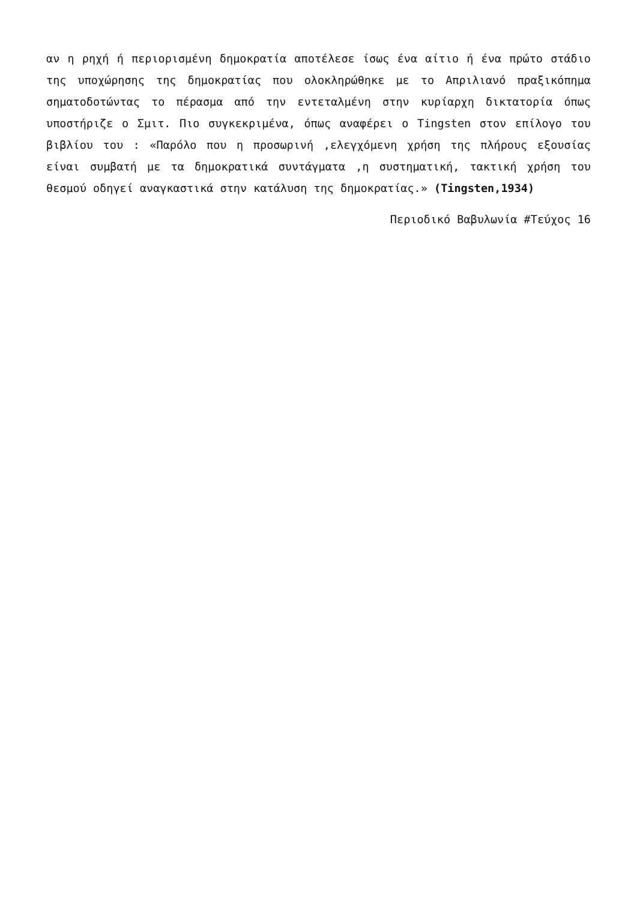αν η ρηχή ή περιορισμένη δημοκρατία αποτέλεσε ίσως ένα αίτιο ή ένα πρώτο στάδιο της υποχώρησης της δημοκρατίας που ολοκληρώθηκε με το Απριλιανό πραξικόπημα σηματοδοτώντας το πέρασμα από την εντεταλμένη στην κυρίαρχη δικτατορία όπως υποστήριζε ο Σμιτ. Πιο συγκεκριμένα, όπως αναφέρει ο Tingsten στον επίλογο του βιβλίου του : «Παρόλο που η προσωρινή ,ελεγχόμενη χρήση της πλήρους εξουσίας είναι συμβατή με τα δημοκρατικά συντάγματα ,η συστηματική, τακτική χρήση του θεσμού οδηγεί αναγκαστικά στην κατάλυση της δημοκρατίας.» (Tingsten,1934)
Περιοδικό Βαβυλωνία #Τεύχος 16